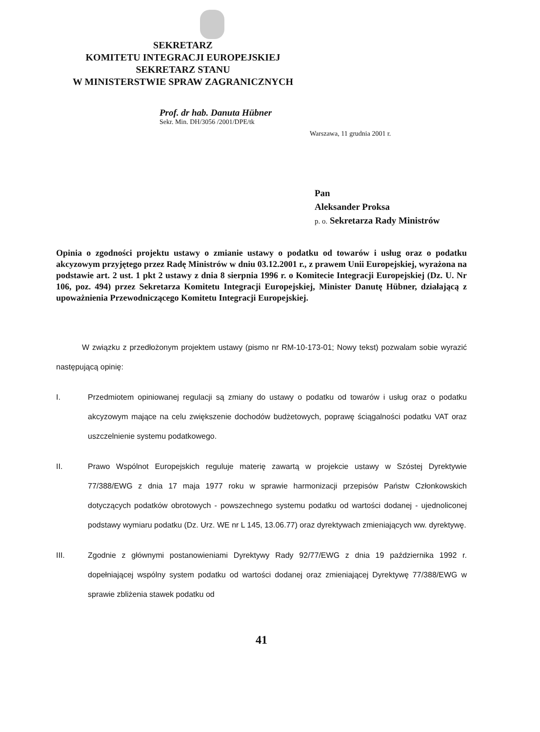SEKRETARZ
KOMITETU INTEGRACJI EUROPEJSKIEJ
SEKRETARZ STANU
W MINISTERSTWIE SPRAW ZAGRANICZNYCH
Prof. dr hab. Danuta Hübner
Sekr. Min. DH/3056 /2001/DPE/tk
Warszawa, 11 grudnia 2001 r.
Pan
Aleksander Proksa
p. o. Sekretarza Rady Ministrów
Opinia o zgodności projektu ustawy o zmianie ustawy o podatku od towarów i usług oraz o podatku akcyzowym przyjętego przez Radę Ministrów w dniu 03.12.2001 r., z prawem Unii Europejskiej, wyrażona na podstawie art. 2 ust. 1 pkt 2 ustawy z dnia 8 sierpnia 1996 r. o Komitecie Integracji Europejskiej (Dz. U. Nr 106, poz. 494) przez Sekretarza Komitetu Integracji Europejskiej, Minister Danutę Hübner, działającą z upoważnienia Przewodniczącego Komitetu Integracji Europejskiej.
W związku z przedłożonym projektem ustawy (pismo nr RM-10-173-01; Nowy tekst) pozwalam sobie wyrazić następującą opinię:
I. Przedmiotem opiniowanej regulacji są zmiany do ustawy o podatku od towarów i usług oraz o podatku akcyzowym mające na celu zwiększenie dochodów budżetowych, poprawę ściągalności podatku VAT oraz uszczelnienie systemu podatkowego.
II. Prawo Wspólnot Europejskich reguluje materię zawartą w projekcie ustawy w Szóstej Dyrektywie 77/388/EWG z dnia 17 maja 1977 roku w sprawie harmonizacji przepisów Państw Członkowskich dotyczących podatków obrotowych - powszechnego systemu podatku od wartości dodanej - ujednoliconej podstawy wymiaru podatku (Dz. Urz. WE nr L 145, 13.06.77) oraz dyrektywach zmieniających ww. dyrektywę.
III. Zgodnie z głównymi postanowieniami Dyrektywy Rady 92/77/EWG z dnia 19 października 1992 r. dopełniającej wspólny system podatku od wartości dodanej oraz zmieniającej Dyrektywę 77/388/EWG w sprawie zbliżenia stawek podatku od
41